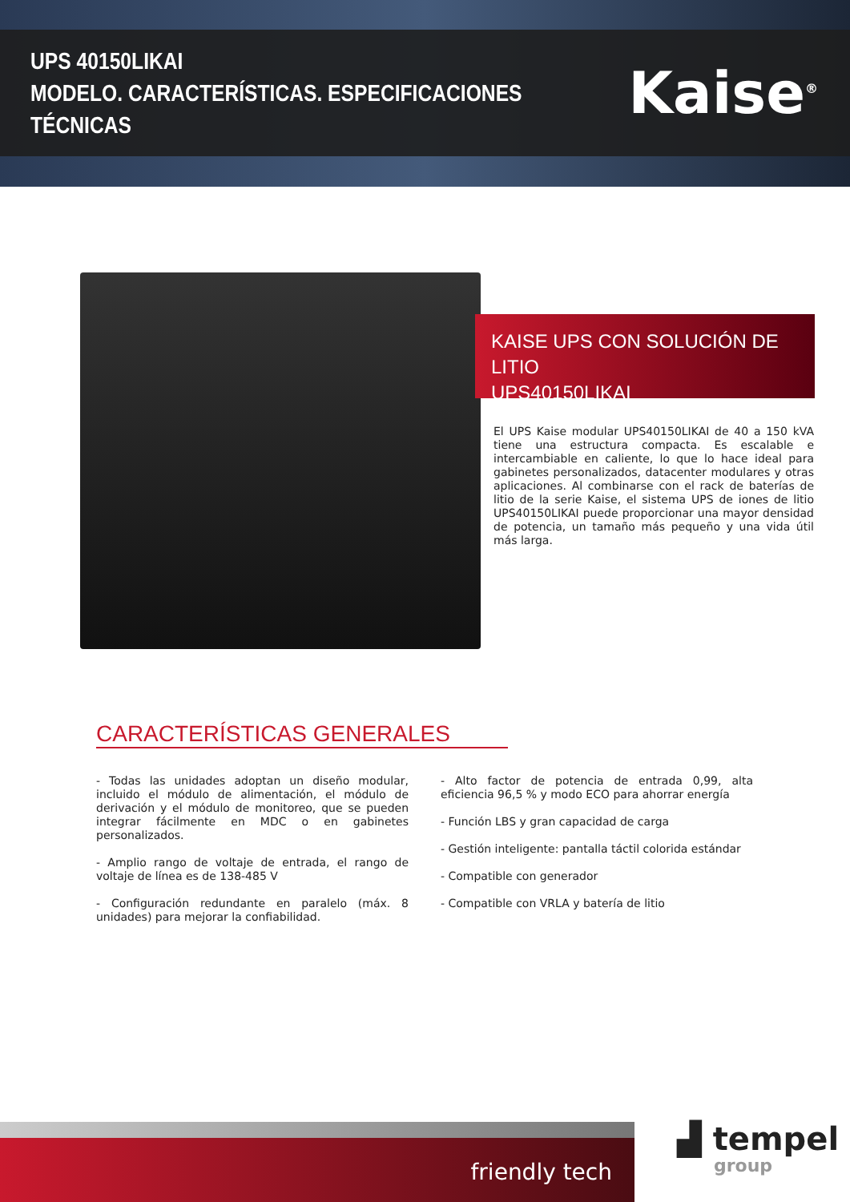UPS 40150LIKAI
MODELO. CARACTERÍSTICAS. ESPECIFICACIONES TÉCNICAS
Kaise<sup>®</sup>
KAISE UPS CON SOLUCIÓN DE LITIO
UPS40150LIKAI
El UPS Kaise modular UPS40150LIKAI de 40 a 150 kVA tiene una estructura compacta. Es escalable e intercambiable en caliente, lo que lo hace ideal para gabinetes personalizados, datacenter modulares y otras aplicaciones. Al combinarse con el rack de baterías de litio de la serie Kaise, el sistema UPS de iones de litio UPS40150LIKAI puede proporcionar una mayor densidad de potencia, un tamaño más pequeño y una vida útil más larga.
CARACTERÍSTICAS GENERALES
- Todas las unidades adoptan un diseño modular, incluido el módulo de alimentación, el módulo de derivación y el módulo de monitoreo, que se pueden integrar fácilmente en MDC o en gabinetes personalizados.
- Amplio rango de voltaje de entrada, el rango de voltaje de línea es de 138-485 V
- Configuración redundante en paralelo (máx. 8 unidades) para mejorar la confiabilidad.
- Alto factor de potencia de entrada 0,99, alta eficiencia 96,5 % y modo ECO para ahorrar energía
- Función LBS y gran capacidad de carga
- Gestión inteligente: pantalla táctil colorida estándar
- Compatible con generador
- Compatible con VRLA y batería de litio
friendly tech
▟ tempel
group